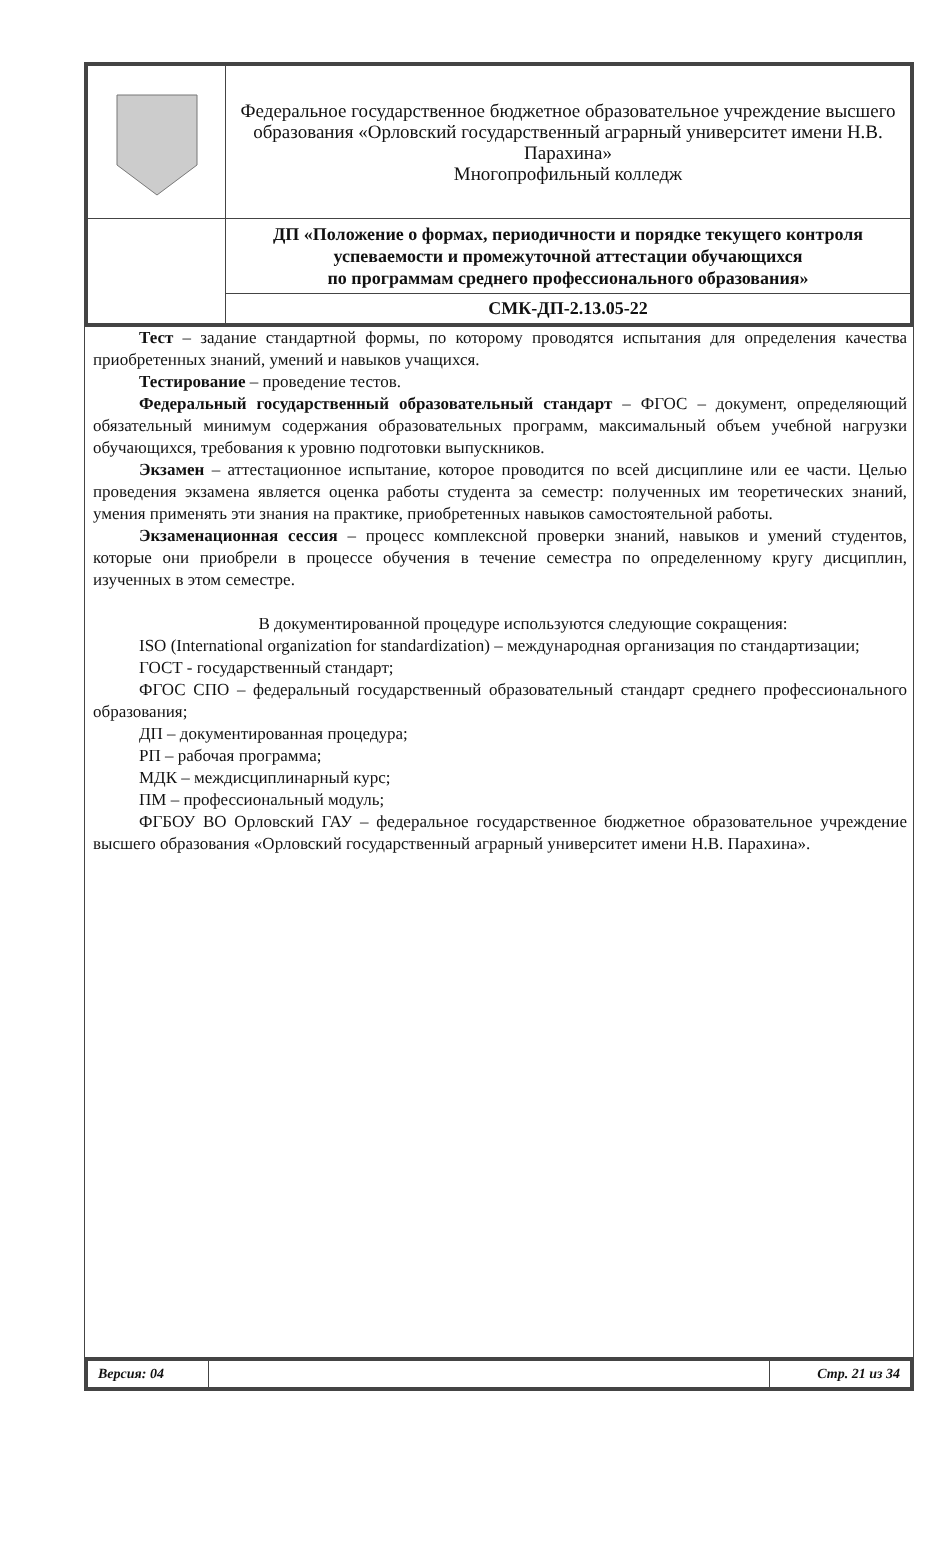| | Федеральное государственное бюджетное образовательное учреждение высшего образования «Орловский государственный аграрный университет имени Н.В. Парахина» Многопрофильный колледж |
| | ДП «Положение о формах, периодичности и порядке текущего контроля успеваемости и промежуточной аттестации обучающихся по программам среднего профессионального образования» |
| | СМК-ДП-2.13.05-22 |
Тест – задание стандартной формы, по которому проводятся испытания для определения качества приобретенных знаний, умений и навыков учащихся.
Тестирование – проведение тестов.
Федеральный государственный образовательный стандарт – ФГОС – документ, определяющий обязательный минимум содержания образовательных программ, максимальный объем учебной нагрузки обучающихся, требования к уровню подготовки выпускников.
Экзамен – аттестационное испытание, которое проводится по всей дисциплине или ее части. Целью проведения экзамена является оценка работы студента за семестр: полученных им теоретических знаний, умения применять эти знания на практике, приобретенных навыков самостоятельной работы.
Экзаменационная сессия – процесс комплексной проверки знаний, навыков и умений студентов, которые они приобрели в процессе обучения в течение семестра по определенному кругу дисциплин, изученных в этом семестре.
В документированной процедуре используются следующие сокращения:
ISO (International organization for standardization) – международная организация по стандартизации;
ГОСТ - государственный стандарт;
ФГОС СПО – федеральный государственный образовательный стандарт среднего профессионального образования;
ДП – документированная процедура;
РП – рабочая программа;
МДК – междисциплинарный курс;
ПМ – профессиональный модуль;
ФГБОУ ВО Орловский ГАУ – федеральное государственное бюджетное образовательное учреждение высшего образования «Орловский государственный аграрный университет имени Н.В. Парахина».
| Версия: 04 | | Стр. 21 из 34 |